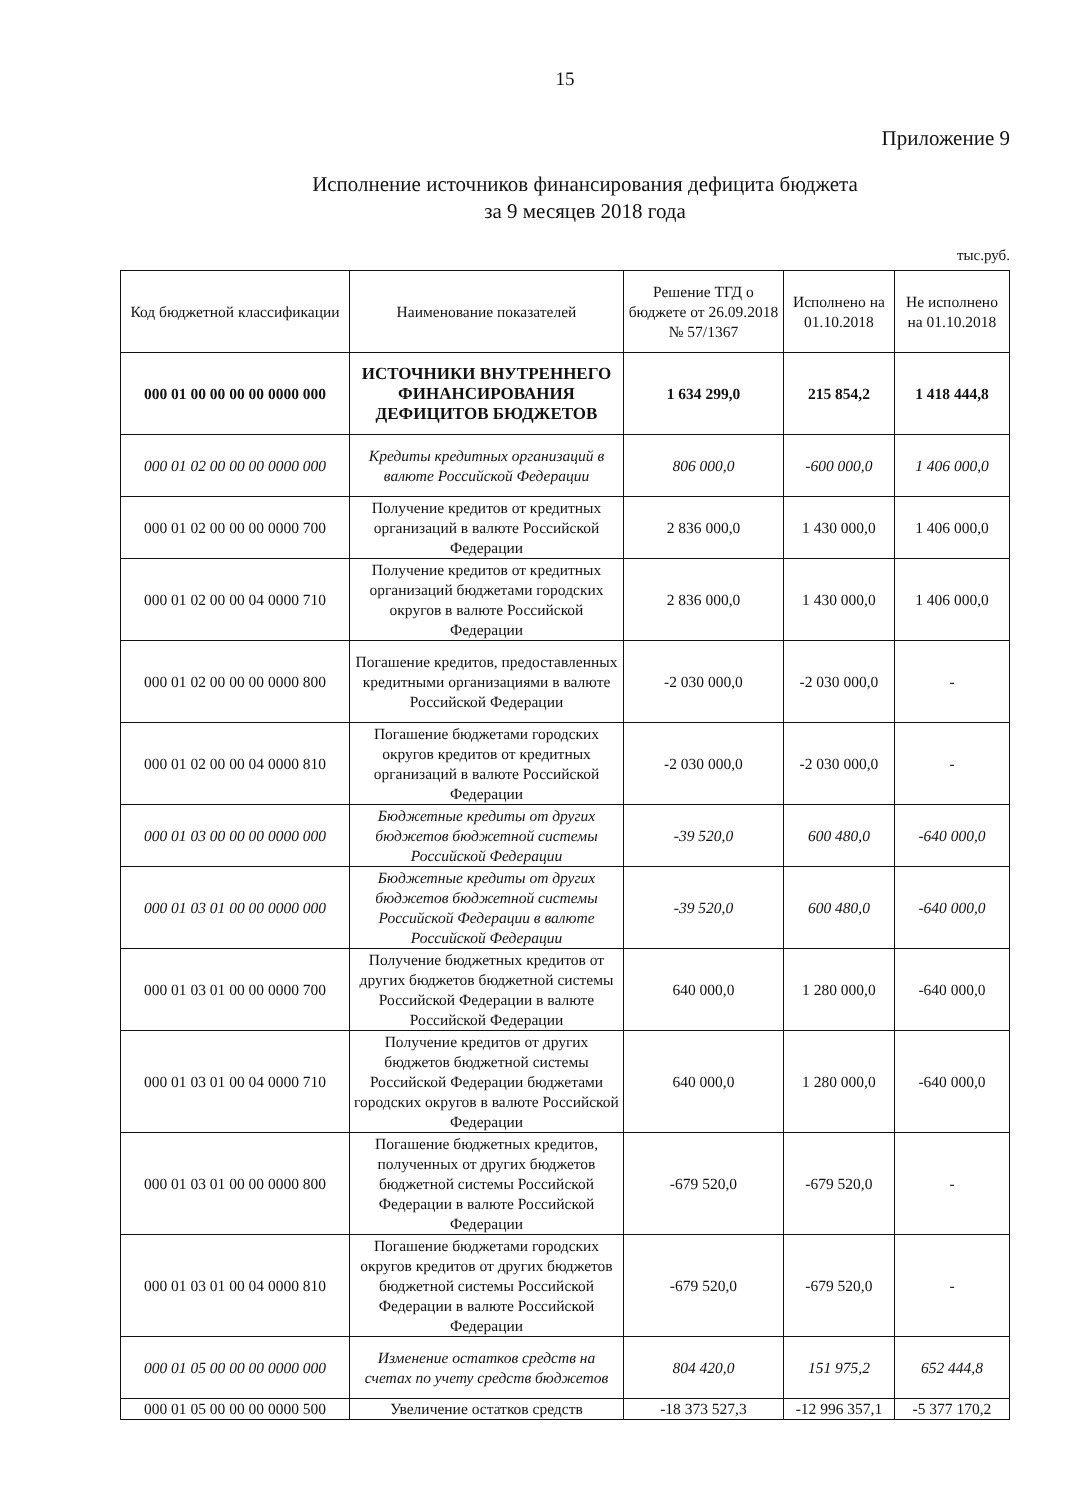15
Приложение 9
Исполнение источников финансирования дефицита бюджета
за 9 месяцев 2018 года
тыс.руб.
| Код бюджетной классификации | Наименование показателей | Решение ТГД о бюджете от 26.09.2018 № 57/1367 | Исполнено на 01.10.2018 | Не исполнено на 01.10.2018 |
| --- | --- | --- | --- | --- |
| 000 01 00 00 00 00 0000 000 | ИСТОЧНИКИ ВНУТРЕННЕГО ФИНАНСИРОВАНИЯ ДЕФИЦИТОВ БЮДЖЕТОВ | 1 634 299,0 | 215 854,2 | 1 418 444,8 |
| 000 01 02 00 00 00 0000 000 | Кредиты кредитных организаций в валюте Российской Федерации | 806 000,0 | -600 000,0 | 1 406 000,0 |
| 000 01 02 00 00 00 0000 700 | Получение кредитов от кредитных организаций в валюте Российской Федерации | 2 836 000,0 | 1 430 000,0 | 1 406 000,0 |
| 000 01 02 00 00 04 0000 710 | Получение кредитов от кредитных организаций бюджетами городских округов в валюте Российской Федерации | 2 836 000,0 | 1 430 000,0 | 1 406 000,0 |
| 000 01 02 00 00 00 0000 800 | Погашение кредитов, предоставленных кредитными организациями в валюте Российской Федерации | -2 030 000,0 | -2 030 000,0 | - |
| 000 01 02 00 00 04 0000 810 | Погашение бюджетами городских округов кредитов от кредитных организаций в валюте Российской Федерации | -2 030 000,0 | -2 030 000,0 | - |
| 000 01 03 00 00 00 0000 000 | Бюджетные кредиты от других бюджетов бюджетной системы Российской Федерации | -39 520,0 | 600 480,0 | -640 000,0 |
| 000 01 03 01 00 00 0000 000 | Бюджетные кредиты от других бюджетов бюджетной системы Российской Федерации в валюте Российской Федерации | -39 520,0 | 600 480,0 | -640 000,0 |
| 000 01 03 01 00 00 0000 700 | Получение бюджетных кредитов от других бюджетов бюджетной системы Российской Федерации в валюте Российской Федерации | 640 000,0 | 1 280 000,0 | -640 000,0 |
| 000 01 03 01 00 04 0000 710 | Получение кредитов от других бюджетов бюджетной системы Российской Федерации бюджетами городских округов в валюте Российской Федерации | 640 000,0 | 1 280 000,0 | -640 000,0 |
| 000 01 03 01 00 00 0000 800 | Погашение бюджетных кредитов, полученных от других бюджетов бюджетной системы Российской Федерации в валюте Российской Федерации | -679 520,0 | -679 520,0 | - |
| 000 01 03 01 00 04 0000 810 | Погашение бюджетами городских округов кредитов от других бюджетов бюджетной системы Российской Федерации в валюте Российской Федерации | -679 520,0 | -679 520,0 | - |
| 000 01 05 00 00 00 0000 000 | Изменение остатков средств на счетах по учету средств бюджетов | 804 420,0 | 151 975,2 | 652 444,8 |
| 000 01 05 00 00 00 0000 500 | Увеличение остатков средств | -18 373 527,3 | -12 996 357,1 | -5 377 170,2 |